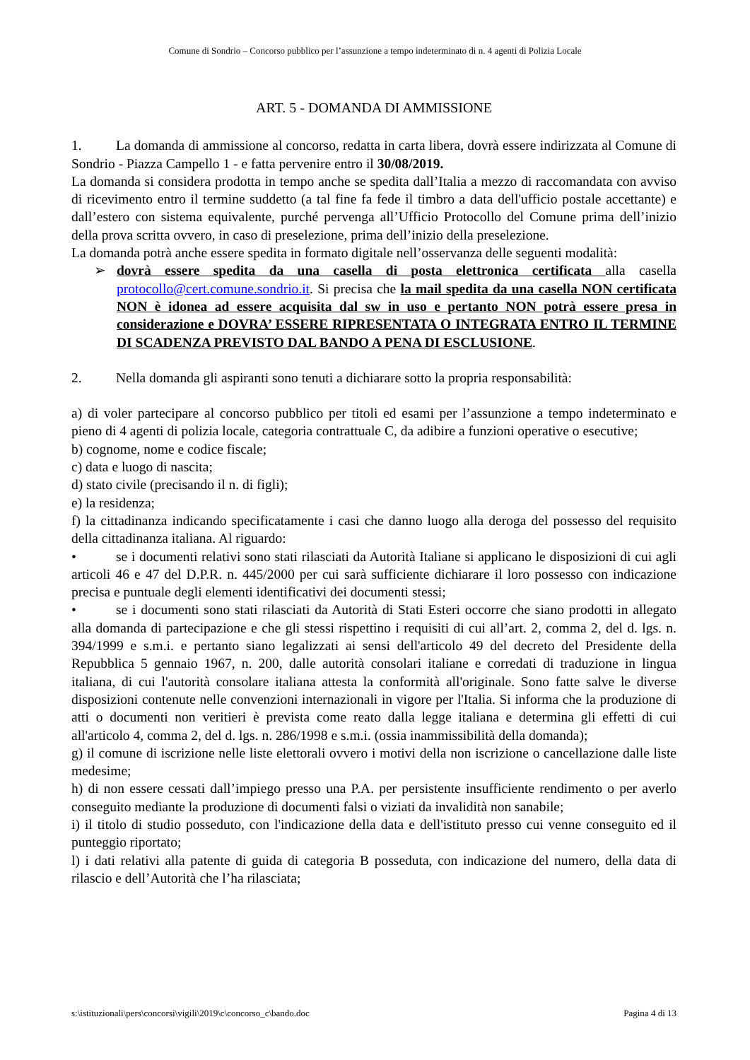Comune di Sondrio – Concorso pubblico per l’assunzione a tempo indeterminato di n. 4 agenti di Polizia Locale
ART. 5 - DOMANDA DI AMMISSIONE
1. La domanda di ammissione al concorso, redatta in carta libera, dovrà essere indirizzata al Comune di Sondrio - Piazza Campello 1 - e fatta pervenire entro il 30/08/2019.
La domanda si considera prodotta in tempo anche se spedita dall’Italia a mezzo di raccomandata con avviso di ricevimento entro il termine suddetto (a tal fine fa fede il timbro a data dell'ufficio postale accettante) e dall’estero con sistema equivalente, purché pervenga all’Ufficio Protocollo del Comune prima dell’inizio della prova scritta ovvero, in caso di preselezione, prima dell’inizio della preselezione.
La domanda potrà anche essere spedita in formato digitale nell’osservanza delle seguenti modalità:
➢ dovrà essere spedita da una casella di posta elettronica certificata alla casella protocollo@cert.comune.sondrio.it. Si precisa che la mail spedita da una casella NON certificata NON è idonea ad essere acquisita dal sw in uso e pertanto NON potrà essere presa in considerazione e DOVRA’ ESSERE RIPRESENTATA O INTEGRATA ENTRO IL TERMINE DI SCADENZA PREVISTO DAL BANDO A PENA DI ESCLUSIONE.
2. Nella domanda gli aspiranti sono tenuti a dichiarare sotto la propria responsabilità:
a) di voler partecipare al concorso pubblico per titoli ed esami per l’assunzione a tempo indeterminato e pieno di 4 agenti di polizia locale, categoria contrattuale C, da adibire a funzioni operative o esecutive;
b) cognome, nome e codice fiscale;
c) data e luogo di nascita;
d) stato civile (precisando il n. di figli);
e) la residenza;
f) la cittadinanza indicando specificatamente i casi che danno luogo alla deroga del possesso del requisito della cittadinanza italiana. Al riguardo:
• se i documenti relativi sono stati rilasciati da Autorità Italiane si applicano le disposizioni di cui agli articoli 46 e 47 del D.P.R. n. 445/2000 per cui sarà sufficiente dichiarare il loro possesso con indicazione precisa e puntuale degli elementi identificativi dei documenti stessi;
• se i documenti sono stati rilasciati da Autorità di Stati Esteri occorre che siano prodotti in allegato alla domanda di partecipazione e che gli stessi rispettino i requisiti di cui all’art. 2, comma 2, del d. lgs. n. 394/1999 e s.m.i. e pertanto siano legalizzati ai sensi dell'articolo 49 del decreto del Presidente della Repubblica 5 gennaio 1967, n. 200, dalle autorità consolari italiane e corredati di traduzione in lingua italiana, di cui l'autorità consolare italiana attesta la conformità all'originale. Sono fatte salve le diverse disposizioni contenute nelle convenzioni internazionali in vigore per l'Italia. Si informa che la produzione di atti o documenti non veritieri è prevista come reato dalla legge italiana e determina gli effetti di cui all'articolo 4, comma 2, del d. lgs. n. 286/1998 e s.m.i. (ossia inammissibilità della domanda);
g) il comune di iscrizione nelle liste elettorali ovvero i motivi della non iscrizione o cancellazione dalle liste medesime;
h) di non essere cessati dall’impiego presso una P.A. per persistente insufficiente rendimento o per averlo conseguito mediante la produzione di documenti falsi o viziati da invalidità non sanabile;
i) il titolo di studio posseduto, con l'indicazione della data e dell'istituto presso cui venne conseguito ed il punteggio riportato;
l) i dati relativi alla patente di guida di categoria B posseduta, con indicazione del numero, della data di rilascio e dell’Autorità che l’ha rilasciata;
s:\istituzionali\pers\concorsi\vigili\2019\c\concorso_c\bando.doc Pagina 4 di 13